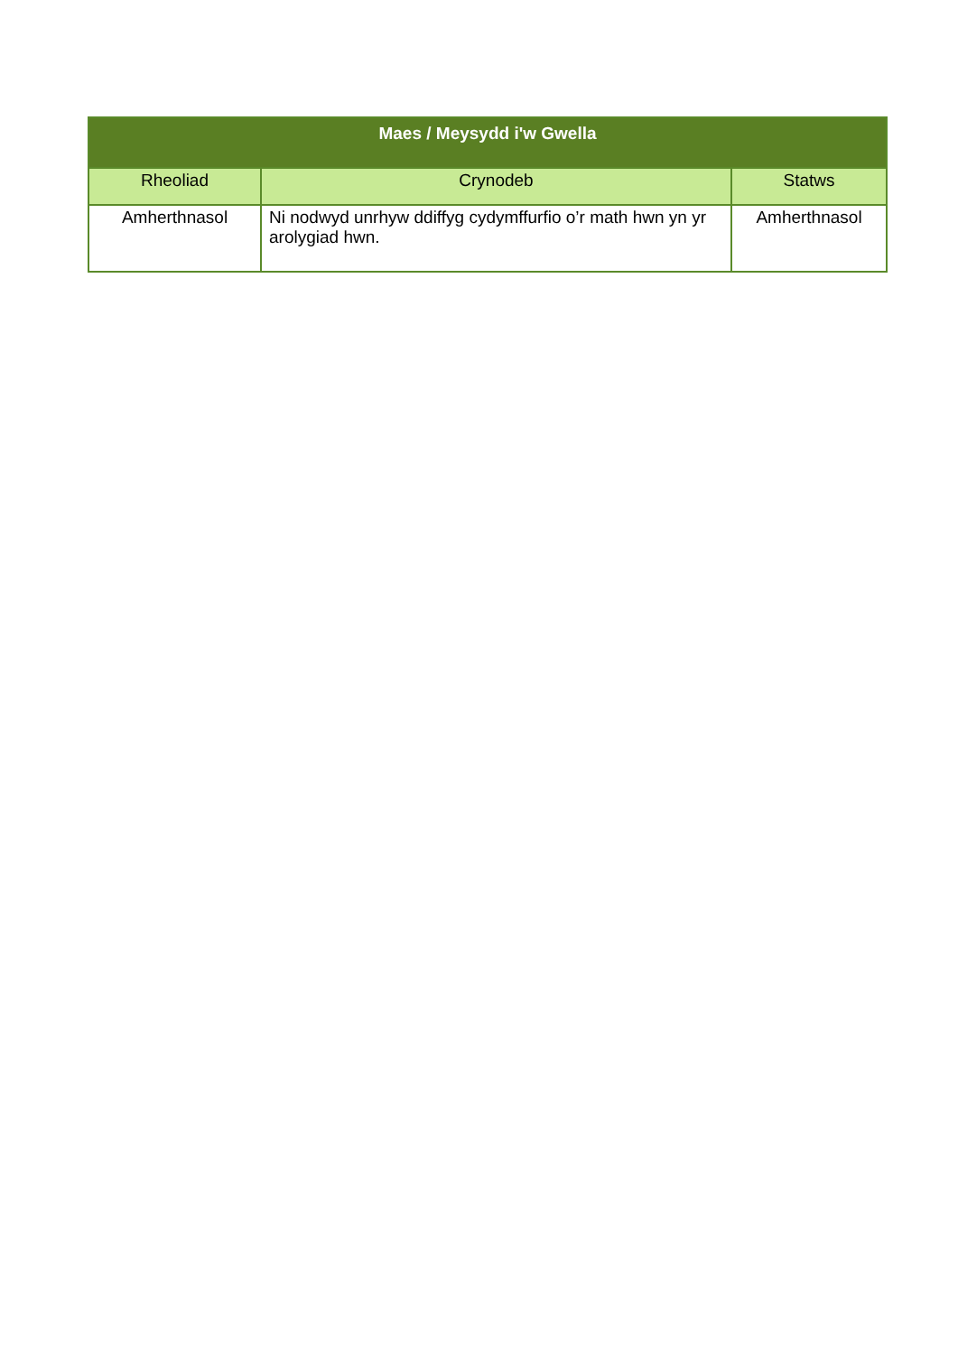| Maes / Meysydd i'w Gwella | | |
| --- | --- | --- |
| Rheoliad | Crynodeb | Statws |
| Amherthnasol | Ni nodwyd unrhyw ddiffyg cydymffurfio o’r math hwn yn yr arolygiad hwn. | Amherthnasol |